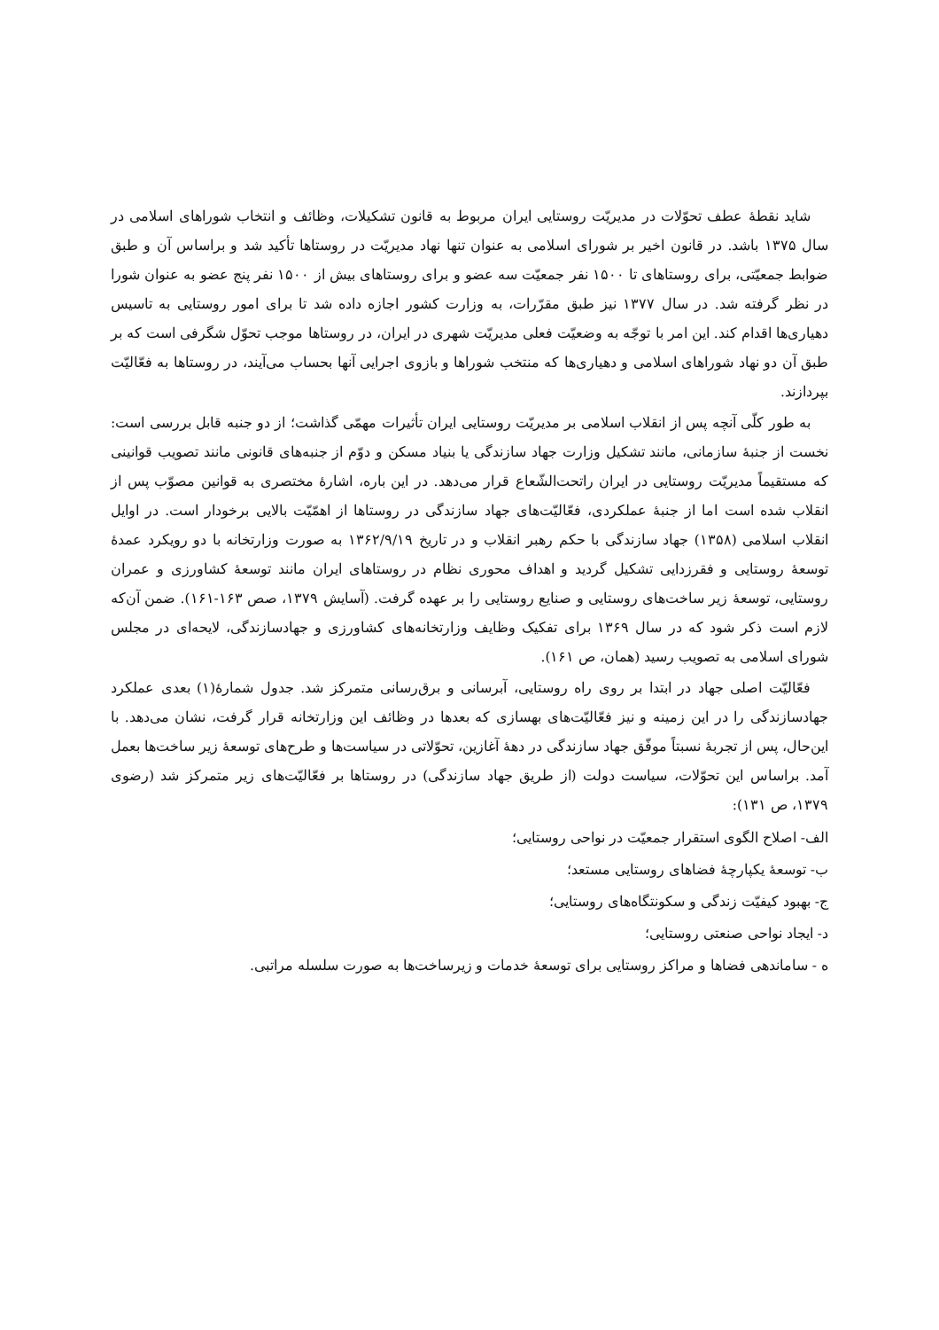شاید نقطهٔ عطف تحوّلات در مدیریّت روستایی ایران مربوط به قانون تشکیلات، وظائف و انتخاب شوراهای اسلامی در سال ۱۳۷۵ باشد. در قانون اخیر بر شورای اسلامی به عنوان تنها نهاد مدیریّت در روستاها تأکید شد و براساس آن و طبق ضوابط جمعیّتی، برای روستاهای تا ۱۵۰۰ نفر جمعیّت سه عضو و برای روستاهای بیش از ۱۵۰۰ نفر پنج عضو به عنوان شورا در نظر گرفته شد. در سال ۱۳۷۷ نیز طبق مقرّرات، به وزارت کشور اجازه داده شد تا برای امور روستایی به تاسیس دهیاری‌ها اقدام کند. این امر با توجّه به وضعیّت فعلی مدیریّت شهری در ایران، در روستاها موجب تحوّل شگرفی است که بر طبق آن دو نهاد شوراهای اسلامی و دهیاری‌ها که منتخب شوراها و بازوی اجرایی آنها بحساب می‌آیند، در روستاها به فعّالیّت بپردازند.
به طور کلّی آنچه پس از انقلاب اسلامی بر مدیریّت روستایی ایران تأثیرات مهمّی گذاشت؛ از دو جنبه قابل بررسی است: نخست از جنبهٔ سازمانی، مانند تشکیل وزارت جهاد سازندگی یا بنیاد مسکن و دوّم از جنبه‌های قانونی مانند تصویب قوانینی که مستقیماً مدیریّت روستایی در ایران راتحت‌الشّعاع قرار می‌دهد. در این باره، اشارهٔ مختصری به قوانین مصوّب پس از انقلاب شده است اما از جنبهٔ عملکردی، فعّالیّت‌های جهاد سازندگی در روستاها از اهمّیّت بالایی برخودار است. در اوایل انقلاب اسلامی (۱۳۵۸) جهاد سازندگی با حکم رهبر انقلاب و در تاریخ ۱۳۶۲/۹/۱۹ به صورت وزارتخانه با دو رویکرد عمدهٔ توسعهٔ روستایی و فقرزدایی تشکیل گردید و اهداف محوری نظام در روستاهای ایران مانند توسعهٔ کشاورزی و عمران روستایی، توسعهٔ زیر ساخت‌های روستایی و صنایع روستایی را بر عهده گرفت. (آسایش ۱۳۷۹، صص ۱۶۳-۱۶۱). ضمن آن‌که لازم است ذکر شود که در سال ۱۳۶۹ برای تفکیک وظایف وزارتخانه‌های کشاورزی و جهادسازندگی، لایحه‌ای در مجلس شورای اسلامی به تصویب رسید (همان، ص ۱۶۱).
فعّالیّت اصلی جهاد در ابتدا بر روی راه روستایی، آبرسانی و برق‌رسانی متمرکز شد. جدول شمارهٔ(۱) بعدی عملکرد جهادسازندگی را در این زمینه و نیز فعّالیّت‌های بهسازی که بعدها در وظائف این وزارتخانه قرار گرفت، نشان می‌دهد. با این‌حال، پس از تجربهٔ نسبتاً موفّق جهاد سازندگی در دههٔ آغازین، تحوّلاتی در سیاست‌ها و طرح‌های توسعهٔ زیر ساخت‌ها بعمل آمد. براساس این تحوّلات، سیاست دولت (از طریق جهاد سازندگی) در روستاها بر فعّالیّت‌های زیر متمرکز شد (رضوی ۱۳۷۹، ص ۱۳۱):
الف- اصلاح الگوی استقرار جمعیّت در نواحی روستایی؛
ب- توسعهٔ یکپارچهٔ فضاهای روستایی مستعد؛
ج- بهبود کیفیّت زندگی و سکونتگاه‌های روستایی؛
د- ایجاد نواحی صنعتی روستایی؛
ه - ساماندهی فضاها و مراکز روستایی برای توسعهٔ خدمات و زیرساخت‌ها به صورت سلسله مراتبی.